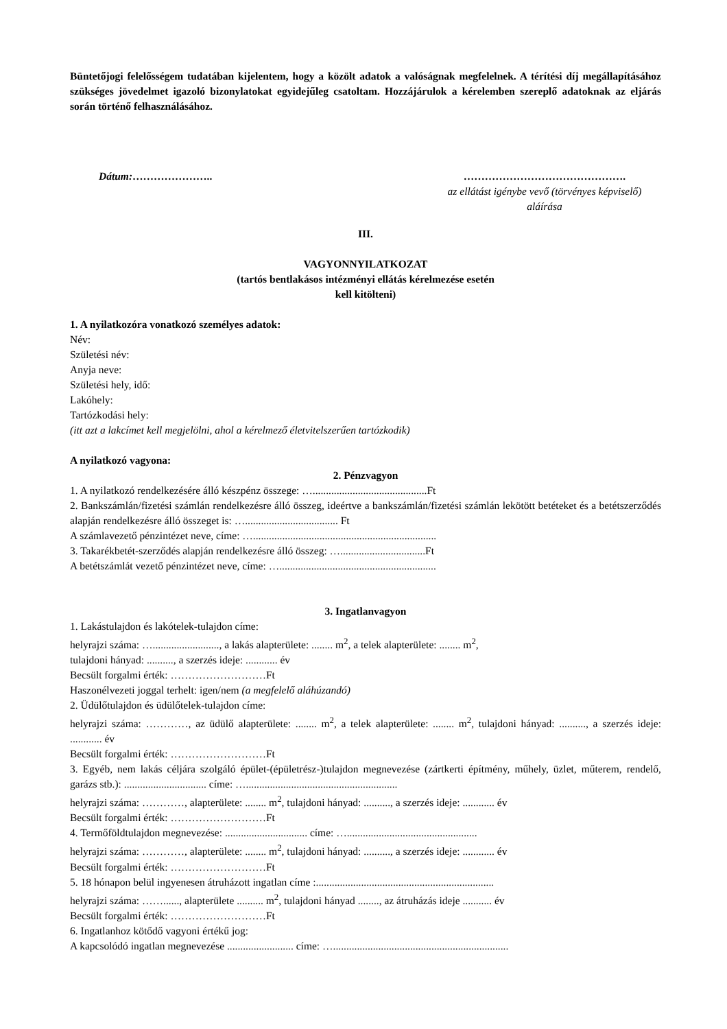Büntetőjogi felelősségem tudatában kijelentem, hogy a közölt adatok a valóságnak megfelelnek. A térítési díj megállapításához szükséges jövedelmet igazoló bizonylatokat egyidejűleg csatoltam. Hozzájárulok a kérelemben szereplő adatoknak az eljárás során történő felhasználásához.
Dátum:………………….. ……………………………………….
az ellátást igénybe vevő (törvényes képviselő)
aláírása
III.
VAGYONNYILATKOZAT
(tartós bentlakásos intézményi ellátás kérelmezése esetén
kell kitölteni)
1. A nyilatkozóra vonatkozó személyes adatok:
Név:
Születési név:
Anyja neve:
Születési hely, idő:
Lakóhely:
Tartózkodási hely:
(itt azt a lakcímet kell megjelölni, ahol a kérelmező életvitelszerűen tartózkodik)
A nyilatkozó vagyona:
2. Pénzvagyon
1. A nyilatkozó rendelkezésére álló készpénz összege: …...........................................Ft
2. Bankszámlán/fizetési számlán rendelkezésre álló összeg, ideértve a bankszámlán/fizetési számlán lekötött betéteket és a betétszerződés alapján rendelkezésre álló összeget is: …................................... Ft
A számlavezető pénzintézet neve, címe: ….....................................................................
3. Takarékbetét-szerződés alapján rendelkezésre álló összeg: …................................Ft
A betétszámlát vezető pénzintézet neve, címe: …...........................................................
3. Ingatlanvagyon
1. Lakástulajdon és lakótelek-tulajdon címe:
helyrajzi száma: …........................., a lakás alapterülete: ........ m<sup>2</sup>, a telek alapterülete: ........ m<sup>2</sup>,
tulajdoni hányad: .........., a szerzés ideje: ............ év
Becsült forgalmi érték: ………………………Ft
Haszonélvezeti joggal terhelt: igen/nem (a megfelelő aláhúzandó)
2. Üdülőtulajdon és üdülőtelek-tulajdon címe:
helyrajzi száma: …………, az üdülő alapterülete: ........ m<sup>2</sup>, a telek alapterülete: ........ m<sup>2</sup>, tulajdoni hányad: .........., a szerzés ideje: ............ év
Becsült forgalmi érték: ………………………Ft
3. Egyéb, nem lakás céljára szolgáló épület-(épületrész-)tulajdon megnevezése (zártkerti építmény, műhely, üzlet, műterem, rendelő, garázs stb.): ............................... címe: ….........................................................
helyrajzi száma: …………, alapterülete: ........ m<sup>2</sup>, tulajdoni hányad: .........., a szerzés ideje: ............ év
Becsült forgalmi érték: ………………………Ft
4. Termőföldtulajdon megnevezése: ............................... címe: ….................................................
helyrajzi száma: …………, alapterülete: ........ m<sup>2</sup>, tulajdoni hányad: .........., a szerzés ideje: ............ év
Becsült forgalmi érték: ………………………Ft
5. 18 hónapon belül ingyenesen átruházott ingatlan címe :...................................................................
helyrajzi száma: ……......, alapterülete .......... m<sup>2</sup>, tulajdoni hányad ........, az átruházás ideje ........... év
Becsült forgalmi érték: ………………………Ft
6. Ingatlanhoz kötődő vagyoni értékű jog:
A kapcsolódó ingatlan megnevezése ......................... címe: …..................................................................